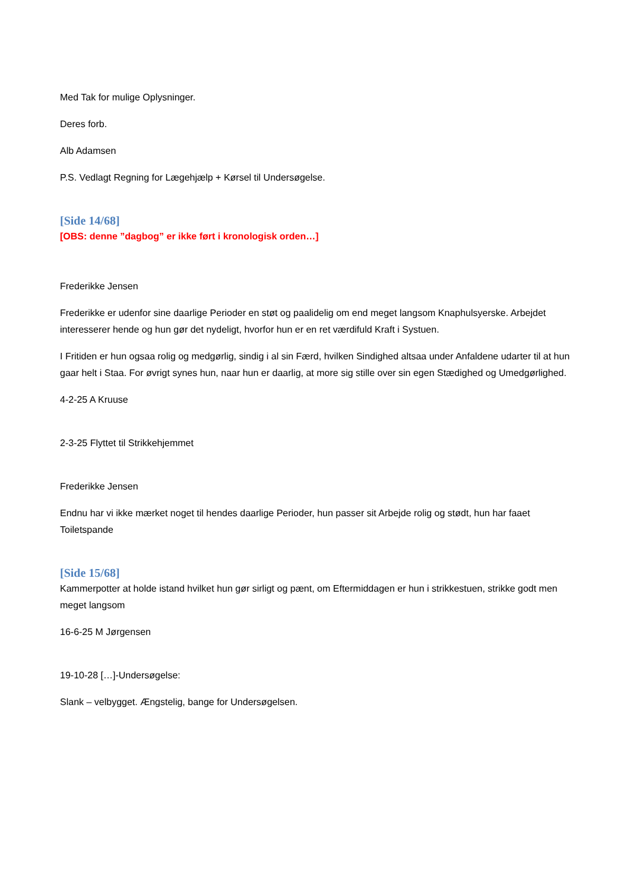Med Tak for mulige Oplysninger.
Deres forb.
Alb Adamsen
P.S. Vedlagt Regning for Lægehjælp + Kørsel til Undersøgelse.
[Side 14/68]
[OBS: denne ”dagbog” er ikke ført i kronologisk orden…]
Frederikke Jensen
Frederikke er udenfor sine daarlige Perioder en støt og paalidelig om end meget langsom Knaphulsyerske. Arbejdet interesserer hende og hun gør det nydeligt, hvorfor hun er en ret værdifuld Kraft i Systuen.
I Fritiden er hun ogsaa rolig og medgørlig, sindig i al sin Færd, hvilken Sindighed altsaa under Anfaldene udarter til at hun gaar helt i Staa. For øvrigt synes hun, naar hun er daarlig, at more sig stille over sin egen Stædighed og Umedgørlighed.
4-2-25 A Kruuse
2-3-25 Flyttet til Strikkehjemmet
Frederikke Jensen
Endnu har vi ikke mærket noget til hendes daarlige Perioder, hun passer sit Arbejde rolig og stødt, hun har faaet Toiletspande
[Side 15/68]
Kammerpotter at holde istand hvilket hun gør sirligt og pænt, om Eftermiddagen er hun i strikkestuen, strikke godt men meget langsom
16-6-25 M Jørgensen
19-10-28 […]-Undersøgelse:
Slank – velbygget. Ængstelig, bange for Undersøgelsen.